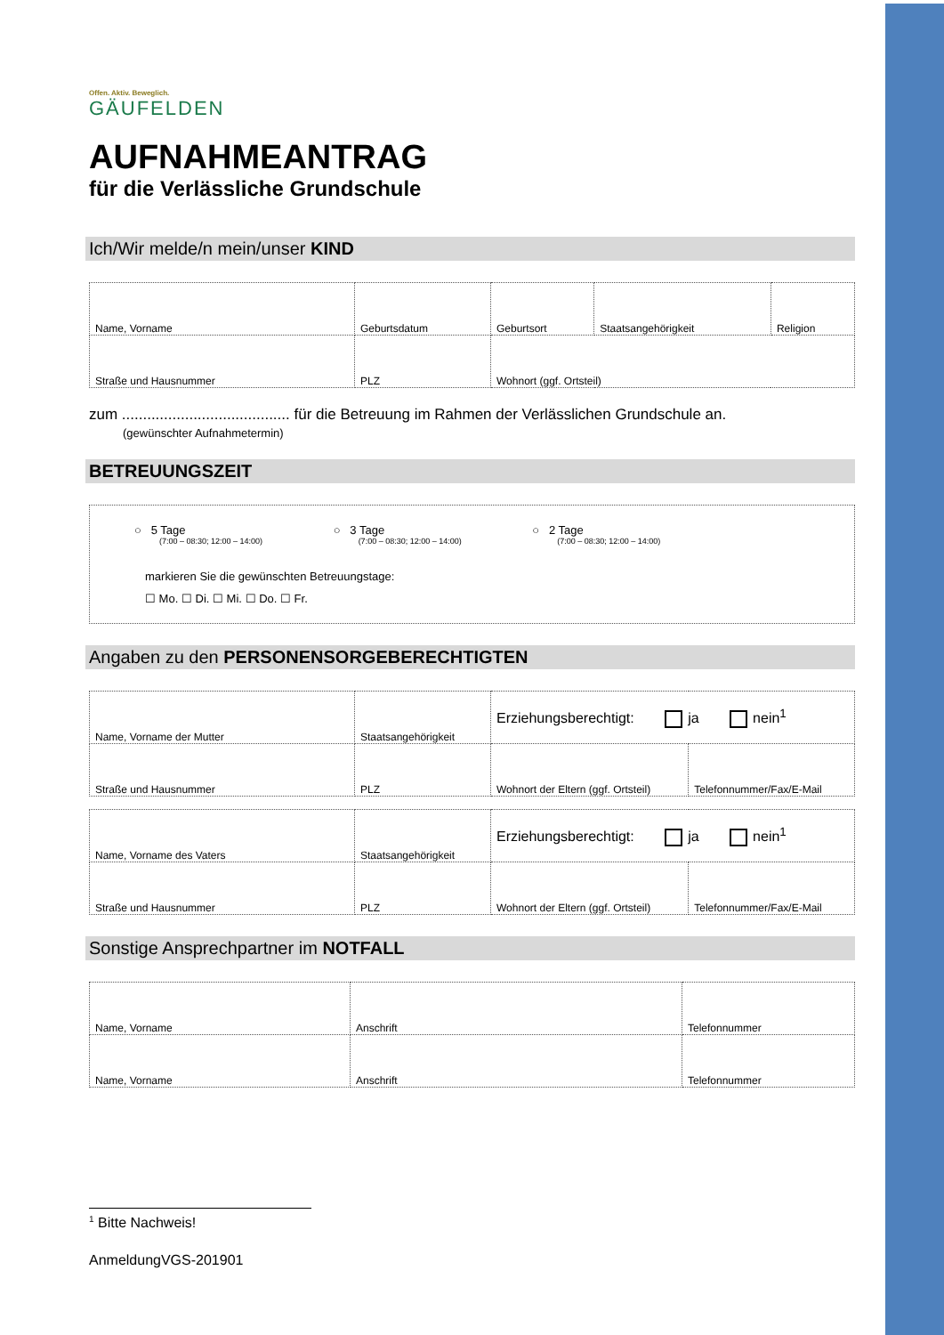Offen. Aktiv. Beweglich.
GÄUFELDEN
AUFNAHMEANTRAG
für die Verlässliche Grundschule
Ich/Wir melde/n mein/unser KIND
| Name, Vorname | Geburtsdatum | Geburtsort | Staatsangehörigkeit | Religion |
| Straße und Hausnummer | PLZ | Wohnort (ggf. Ortsteil) | | |
zum ........................................ für die Betreuung im Rahmen der Verlässlichen Grundschule an.
(gewünschter Aufnahmetermin)
BETREUUNGSZEIT
○ 5 Tage (7:00 – 08:30; 12:00 – 14:00) ○ 3 Tage (7:00 – 08:30; 12:00 – 14:00) ○ 2 Tage (7:00 – 08:30; 12:00 – 14:00)
markieren Sie die gewünschten Betreuungstage:
☐ Mo. ☐ Di. ☐ Mi. ☐ Do. ☐ Fr.
Angaben zu den PERSONENSORGEBERECHTIGTEN
| Name, Vorname der Mutter | Staatsangehörigkeit | Erziehungsberechtigt: ja nein<sup>1</sup> | |
| Straße und Hausnummer | PLZ | Wohnort der Eltern (ggf. Ortsteil) | Telefonnummer/Fax/E-Mail |
| Name, Vorname des Vaters | Staatsangehörigkeit | Erziehungsberechtigt: ja nein<sup>1</sup> | |
| Straße und Hausnummer | PLZ | Wohnort der Eltern (ggf. Ortsteil) | Telefonnummer/Fax/E-Mail |
Sonstige Ansprechpartner im NOTFALL
| Name, Vorname | Anschrift | Telefonnummer |
| Name, Vorname | Anschrift | Telefonnummer |
<sup>1</sup> Bitte Nachweis!
AnmeldungVGS-201901